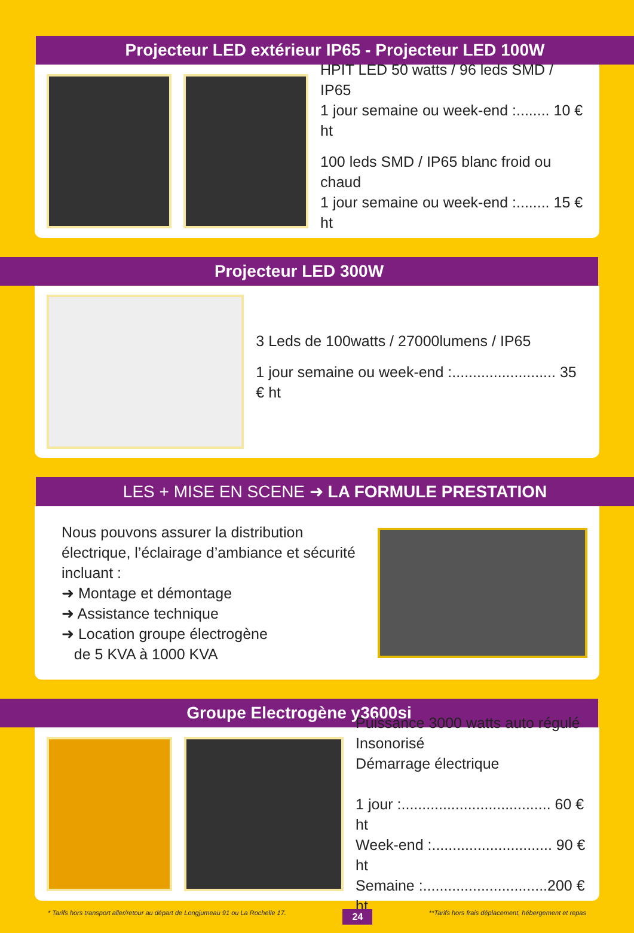Projecteur LED extérieur IP65 - Projecteur LED 100W
HPIT LED 50 watts / 96 leds SMD / IP65
1 jour semaine ou week-end :........ 10 € ht
100 leds SMD / IP65 blanc froid ou chaud
1 jour semaine ou week-end :........ 15 € ht
Projecteur LED 300W
3 Leds de 100watts / 27000lumens / IP65
1 jour semaine ou week-end :......................... 35 € ht
LES + MISE EN SCENE ➜ LA FORMULE PRESTATION
Nous pouvons assurer la distribution électrique, l’éclairage d’ambiance et sécurité incluant :
➜ Montage et démontage
➜ Assistance technique
➜ Location groupe électrogène
de 5 KVA à 1000 KVA
Groupe Electrogène y3600si
Puissance 3000 watts auto régulé
Insonorisé
Démarrage électrique
1 jour :.................................... 60 € ht
Week-end :............................. 90 € ht
Semaine :..............................200 € ht
* Tarifs hors transport aller/retour au départ de Longjumeau 91 ou La Rochelle 17. 24 **Tarifs hors frais déplacement, hébergement et repas